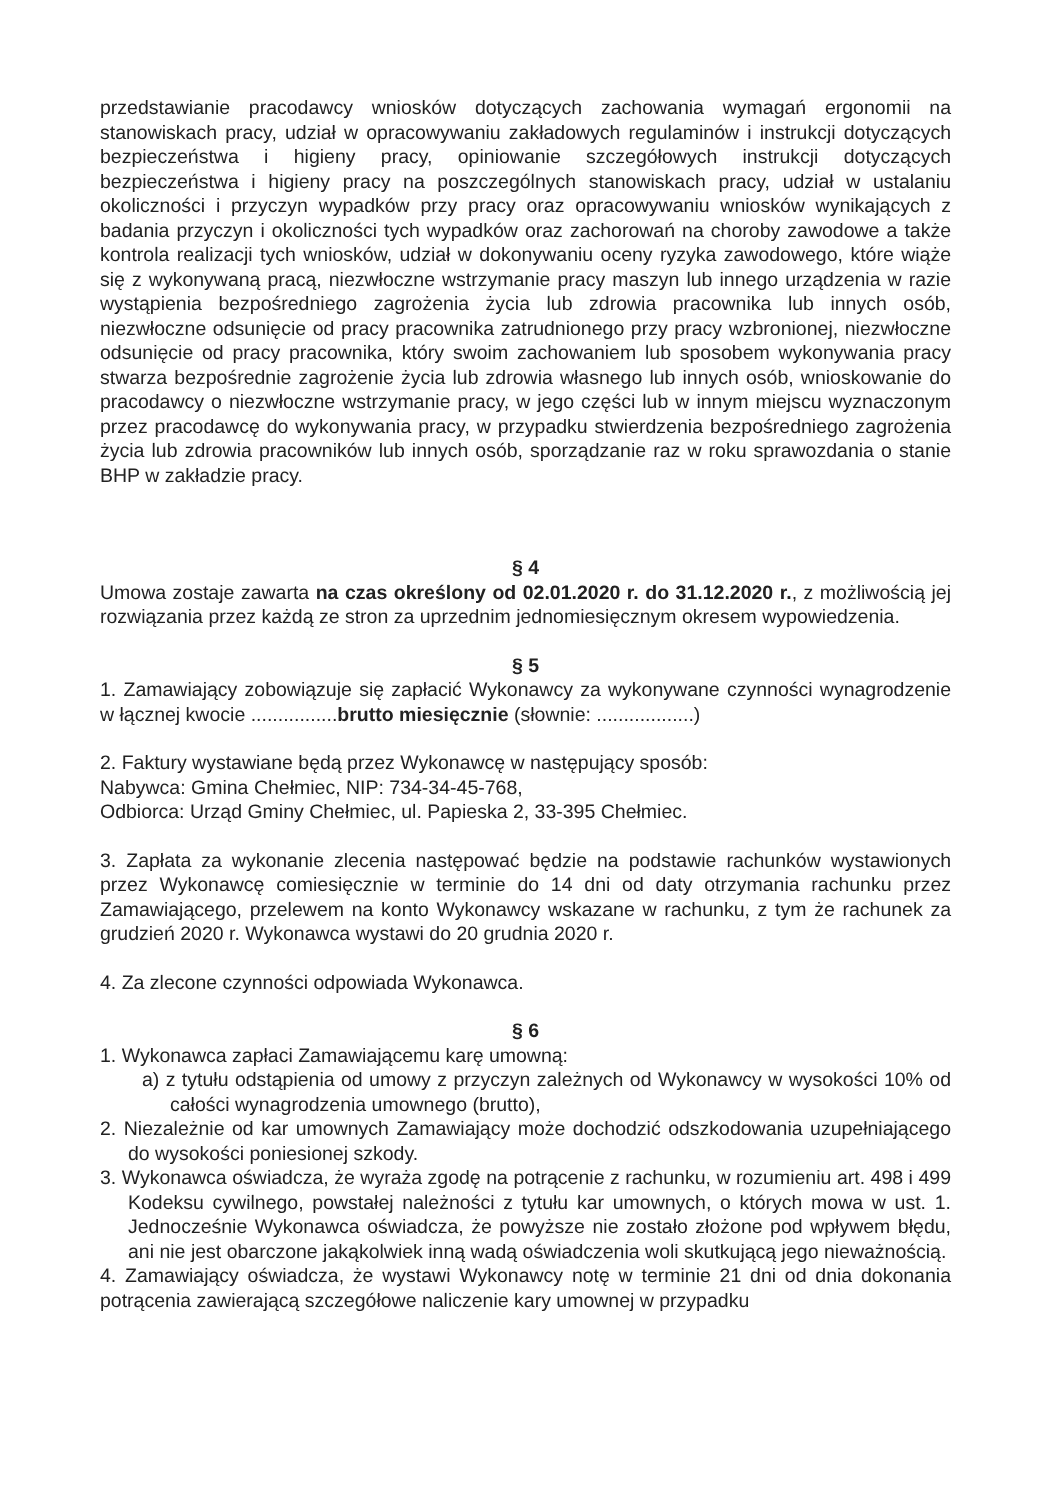przedstawianie pracodawcy wniosków dotyczących zachowania wymagań ergonomii na stanowiskach pracy, udział w opracowywaniu zakładowych regulaminów i instrukcji dotyczących bezpieczeństwa i higieny pracy, opiniowanie szczegółowych instrukcji dotyczących bezpieczeństwa i higieny pracy na poszczególnych stanowiskach pracy, udział w ustalaniu okoliczności i przyczyn wypadków przy pracy oraz opracowywaniu wniosków wynikających z badania przyczyn i okoliczności tych wypadków oraz zachorowań na choroby zawodowe a także kontrola realizacji tych wniosków, udział w dokonywaniu oceny ryzyka zawodowego, które wiąże się z wykonywaną pracą, niezwłoczne wstrzymanie pracy maszyn lub innego urządzenia w razie wystąpienia bezpośredniego zagrożenia życia lub zdrowia pracownika lub innych osób, niezwłoczne odsunięcie od pracy pracownika zatrudnionego przy pracy wzbronionej, niezwłoczne odsunięcie od pracy pracownika, który swoim zachowaniem lub sposobem wykonywania pracy stwarza bezpośrednie zagrożenie życia lub zdrowia własnego lub innych osób, wnioskowanie do pracodawcy o niezwłoczne wstrzymanie pracy, w jego części lub w innym miejscu wyznaczonym przez pracodawcę do wykonywania pracy, w przypadku stwierdzenia bezpośredniego zagrożenia życia lub zdrowia pracowników lub innych osób, sporządzanie raz w roku sprawozdania o stanie BHP w zakładzie pracy.
§ 4
Umowa zostaje zawarta na czas określony od 02.01.2020 r. do 31.12.2020 r., z możliwością jej rozwiązania przez każdą ze stron za uprzednim jednomiesięcznym okresem wypowiedzenia.
§ 5
1. Zamawiający zobowiązuje się zapłacić Wykonawcy za wykonywane czynności wynagrodzenie w łącznej kwocie ................brutto miesięcznie (słownie: ..................)
2. Faktury wystawiane będą przez Wykonawcę w następujący sposób:
Nabywca: Gmina Chełmiec, NIP: 734-34-45-768,
Odbiorca: Urząd Gminy Chełmiec, ul. Papieska 2, 33-395 Chełmiec.
3. Zapłata za wykonanie zlecenia następować będzie na podstawie rachunków wystawionych przez Wykonawcę comiesięcznie w terminie do 14 dni od daty otrzymania rachunku przez Zamawiającego, przelewem na konto Wykonawcy wskazane w rachunku, z tym że rachunek za grudzień 2020 r. Wykonawca wystawi do 20 grudnia 2020 r.
4. Za zlecone czynności odpowiada Wykonawca.
§ 6
1. Wykonawca zapłaci Zamawiającemu karę umowną:
a) z tytułu odstąpienia od umowy z przyczyn zależnych od Wykonawcy w wysokości 10% od całości wynagrodzenia umownego (brutto),
2. Niezależnie od kar umownych Zamawiający może dochodzić odszkodowania uzupełniającego do wysokości poniesionej szkody.
3. Wykonawca oświadcza, że wyraża zgodę na potrącenie z rachunku, w rozumieniu art. 498 i 499 Kodeksu cywilnego, powstałej należności z tytułu kar umownych, o których mowa w ust. 1. Jednocześnie Wykonawca oświadcza, że powyższe nie zostało złożone pod wpływem błędu, ani nie jest obarczone jakąkolwiek inną wadą oświadczenia woli skutkującą jego nieważnością.
4. Zamawiający oświadcza, że wystawi Wykonawcy notę w terminie 21 dni od dnia dokonania potrącenia zawierającą szczegółowe naliczenie kary umownej w przypadku